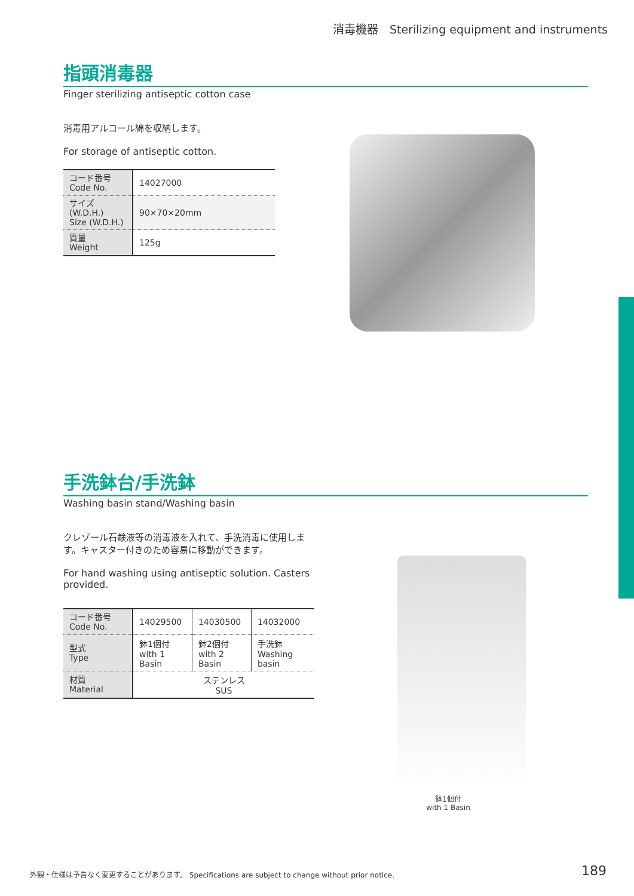消毒機器　Sterilizing equipment and instruments
指頭消毒器
Finger sterilizing antiseptic cotton case
消毒用アルコール綿を収納します。
For storage of antiseptic cotton.
| コード番号 Code No. | 14027000 |
| サイズ (W.D.H.) Size (W.D.H.) | 90×70×20mm |
| 質量 Weight | 125g |
手洗鉢台/手洗鉢
Washing basin stand/Washing basin
クレゾール石鹸液等の消毒液を入れて、手洗消毒に使用します。キャスター付きのため容易に移動ができます。
For hand washing using antiseptic solution. Casters provided.
| コード番号 Code No. | 14029500 | 14030500 | 14032000 |
| 型式 Type | 鉢1個付 with 1 Basin | 鉢2個付 with 2 Basin | 手洗鉢 Washing basin |
| 材質 Material | ステンレス SUS | | |
鉢1個付
with 1 Basin
外観・仕様は予告なく変更することがあります。 Specifications are subject to change without prior notice.
189